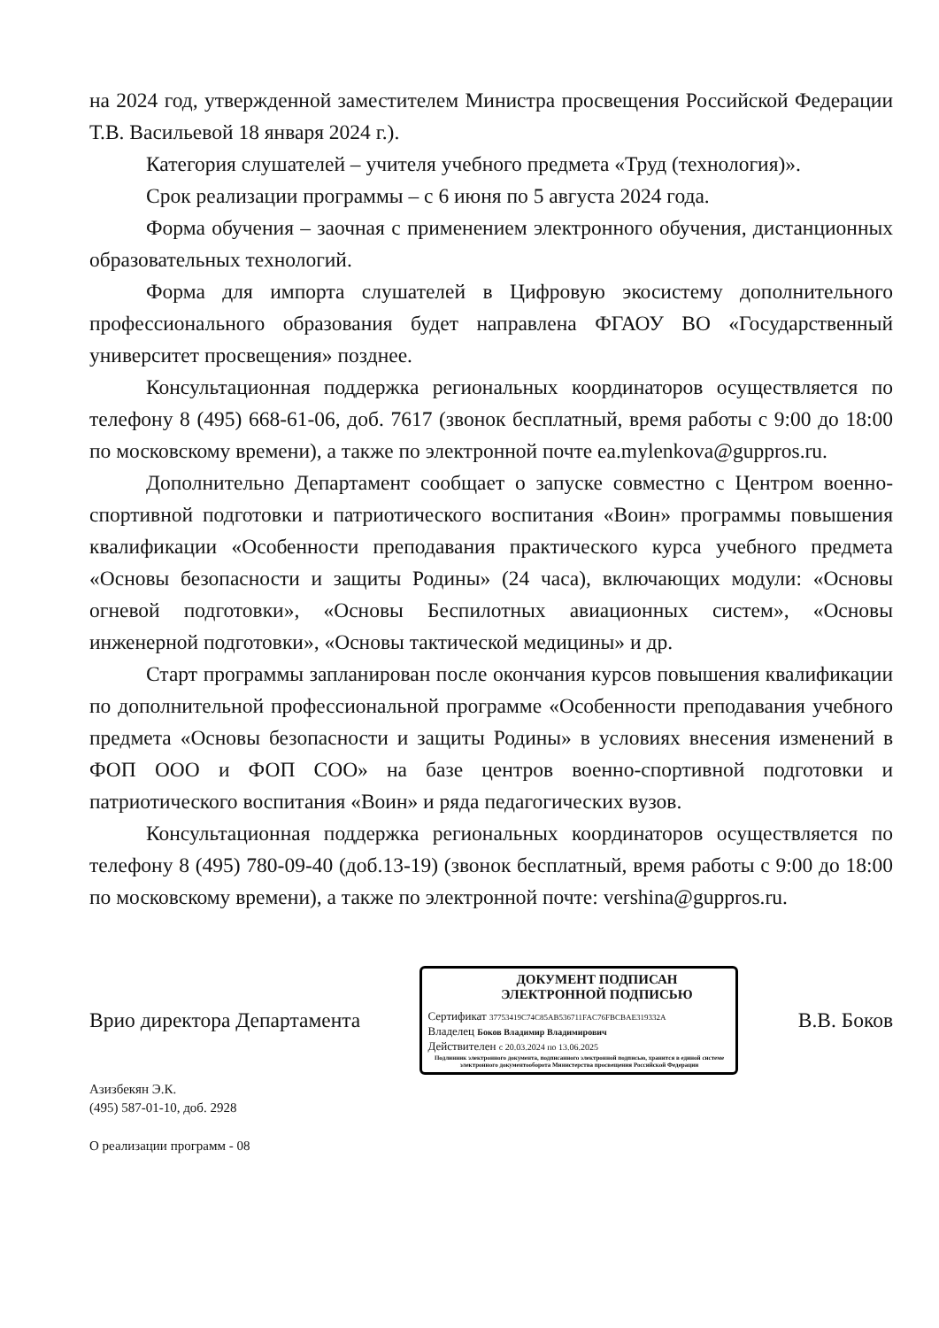на 2024 год, утвержденной заместителем Министра просвещения Российской Федерации Т.В. Васильевой 18 января 2024 г.).
Категория слушателей – учителя учебного предмета «Труд (технология)».
Срок реализации программы – с 6 июня по 5 августа 2024 года.
Форма обучения – заочная с применением электронного обучения, дистанционных образовательных технологий.
Форма для импорта слушателей в Цифровую экосистему дополнительного профессионального образования будет направлена ФГАОУ ВО «Государственный университет просвещения» позднее.
Консультационная поддержка региональных координаторов осуществляется по телефону 8 (495) 668-61-06, доб. 7617 (звонок бесплатный, время работы с 9:00 до 18:00 по московскому времени), а также по электронной почте ea.mylenkova@guppros.ru.
Дополнительно Департамент сообщает о запуске совместно с Центром военно-спортивной подготовки и патриотического воспитания «Воин» программы повышения квалификации «Особенности преподавания практического курса учебного предмета «Основы безопасности и защиты Родины» (24 часа), включающих модули: «Основы огневой подготовки», «Основы Беспилотных авиационных систем», «Основы инженерной подготовки», «Основы тактической медицины» и др.
Старт программы запланирован после окончания курсов повышения квалификации по дополнительной профессиональной программе «Особенности преподавания учебного предмета «Основы безопасности и защиты Родины» в условиях внесения изменений в ФОП ООО и ФОП СОО» на базе центров военно-спортивной подготовки и патриотического воспитания «Воин» и ряда педагогических вузов.
Консультационная поддержка региональных координаторов осуществляется по телефону 8 (495) 780-09-40 (доб.13-19) (звонок бесплатный, время работы с 9:00 до 18:00 по московскому времени), а также по электронной почте: vershina@guppros.ru.
Врио директора Департамента
ДОКУМЕНТ ПОДПИСАН
ЭЛЕКТРОННОЙ ПОДПИСЬЮ
Сертификат 37753419C74C85AB536711FAC76FBCBAE319332A
Владелец Боков Владимир Владимирович
Действителен с 20.03.2024 по 13.06.2025
Подлинник электронного документа, подписанного электронной подписью, хранится в единой системе электронного документооборота Министерства просвещения Российской Федерации
В.В. Боков
Азизбекян Э.К.
(495) 587-01-10, доб. 2928
О реализации программ - 08